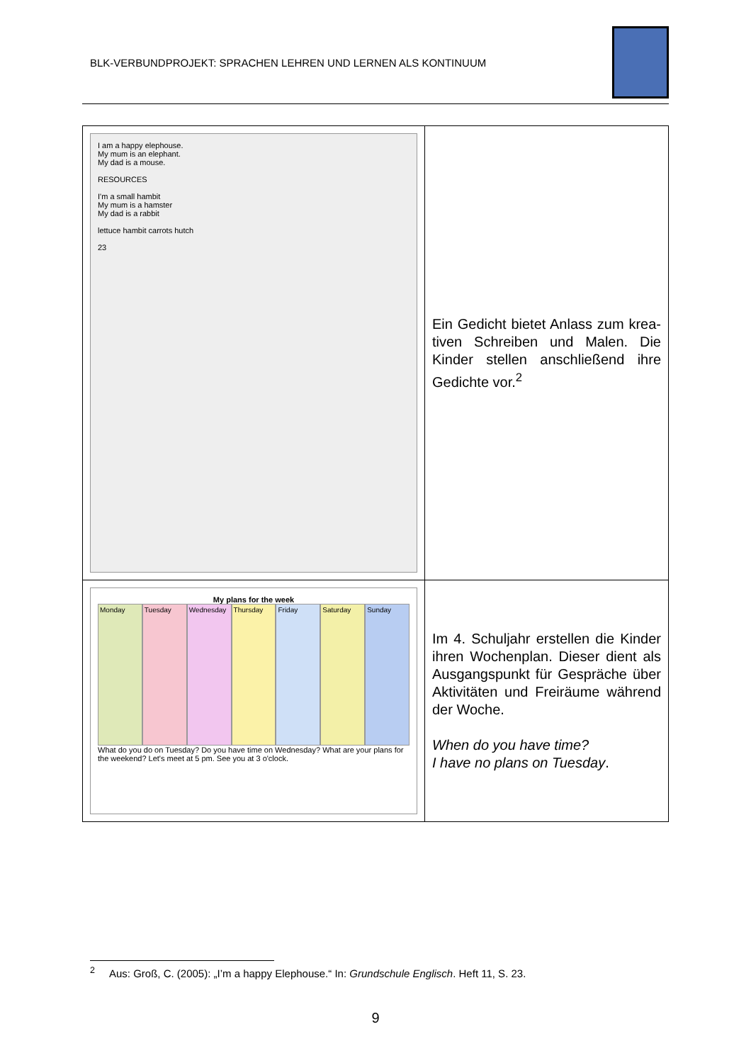BLK-VERBUNDPROJEKT: SPRACHEN LEHREN UND LERNEN ALS KONTINUUM
| I am a happy elephouse. My mum is an elephant. My dad is a mouse. RESOURCES I'm a small hambit My mum is a hamster My dad is a rabbit lettuce hambit carrots hutch 23 | Ein Gedicht bietet Anlass zum krea-tiven Schreiben und Malen. Die Kinder stellen anschließend ihre Gedichte vor.<sup>2</sup> |
| My plans for the week Monday Tuesday Wednesday Thursday Friday Saturday Sunday What do you do on Tuesday? Do you have time on Wednesday? What are your plans for the weekend? Let's meet at 5 pm. See you at 3 o'clock. | Im 4. Schuljahr erstellen die Kinder ihren Wochenplan. Dieser dient als Ausgangspunkt für Gespräche über Aktivitäten und Freiräume während der Woche. When do you have time? I have no plans on Tuesday . |
<sup>2</sup> Aus: Groß, C. (2005): „I’m a happy Elephouse.“ In: Grundschule Englisch. Heft 11, S. 23.
9